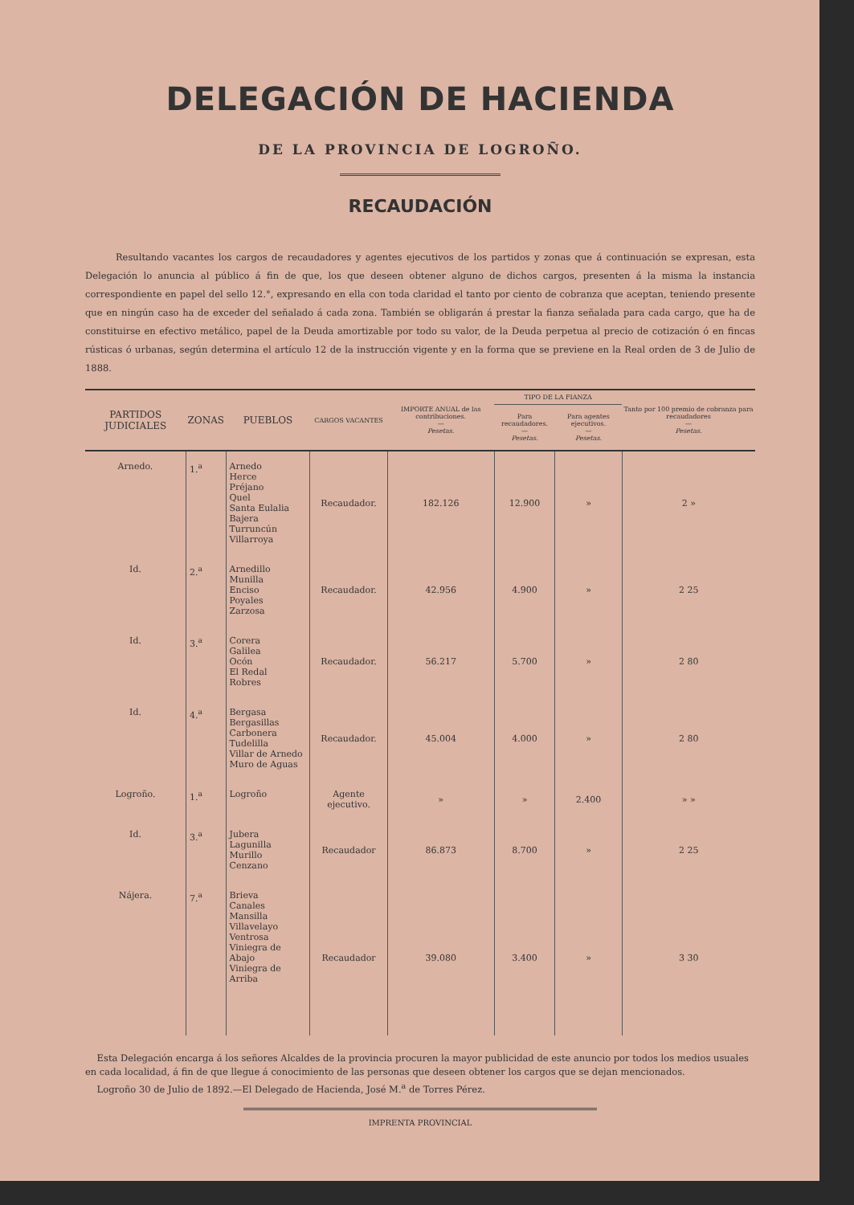DELEGACIÓN DE HACIENDA
DE LA PROVINCIA DE LOGROÑO.
RECAUDACIÓN
Resultando vacantes los cargos de recaudadores y agentes ejecutivos de los partidos y zonas que á continuación se expresan, esta Delegación lo anuncia al público á fin de que, los que deseen obtener alguno de dichos cargos, presenten á la misma la instancia correspondiente en papel del sello 12.°, expresando en ella con toda claridad el tanto por ciento de cobranza que aceptan, teniendo presente que en ningún caso ha de exceder del señalado á cada zona. También se obligarán á prestar la fianza señalada para cada cargo, que ha de constituirse en efectivo metálico, papel de la Deuda amortizable por todo su valor, de la Deuda perpetua al precio de cotización ó en fincas rústicas ó urbanas, según determina el artículo 12 de la instrucción vigente y en la forma que se previene en la Real orden de 3 de Julio de 1888.
| PARTIDOS JUDICIALES | ZONAS | PUEBLOS | CARGOS VACANTES | IMPORTE ANUAL de las contribuciones. — Pesetas. | TIPO DE LA FIANZA | | Tanto por 100 premio de cobranza para recaudadores — Pesetas. |
| --- | --- | --- | --- | --- | --- | --- | --- |
| | | | | | Para recaudadores. — Pesetas. | Para agentes ejecutivos. — Pesetas. | |
| Arnedo. | 1.<sup>a</sup> | Arnedo Herce Préjano Quel Santa Eulalia Bajera Turruncún Villarroya | Recaudador. | 182.126 | 12.900 | » | 2 » |
| Id. | 2.<sup>a</sup> | Arnedillo Munilla Enciso Poyales Zarzosa | Recaudador. | 42.956 | 4.900 | » | 2 25 |
| Id. | 3.<sup>a</sup> | Corera Galilea Ocón El Redal Robres | Recaudador. | 56.217 | 5.700 | » | 2 80 |
| Id. | 4.<sup>a</sup> | Bergasa Bergasillas Carbonera Tudelilla Villar de Arnedo Muro de Aguas | Recaudador. | 45.004 | 4.000 | » | 2 80 |
| Logroño. | 1.<sup>a</sup> | Logroño | Agente ejecutivo. | » | » | 2.400 | » » |
| Id. | 3.<sup>a</sup> | Jubera Lagunilla Murillo Cenzano | Recaudador | 86.873 | 8.700 | » | 2 25 |
| Nájera. | 7.<sup>a</sup> | Brieva Canales Mansilla Villavelayo Ventrosa Viniegra de Abajo Viniegra de Arriba | Recaudador | 39.080 | 3.400 | » | 3 30 |
Esta Delegación encarga á los señores Alcaldes de la provincia procuren la mayor publicidad de este anuncio por todos los medios usuales en cada localidad, á fin de que llegue á conocimiento de las personas que deseen obtener los cargos que se dejan mencionados.
Logroño 30 de Julio de 1892.—El Delegado de Hacienda, José M.<sup>a</sup> de Torres Pérez.
IMPRENTA PROVINCIAL